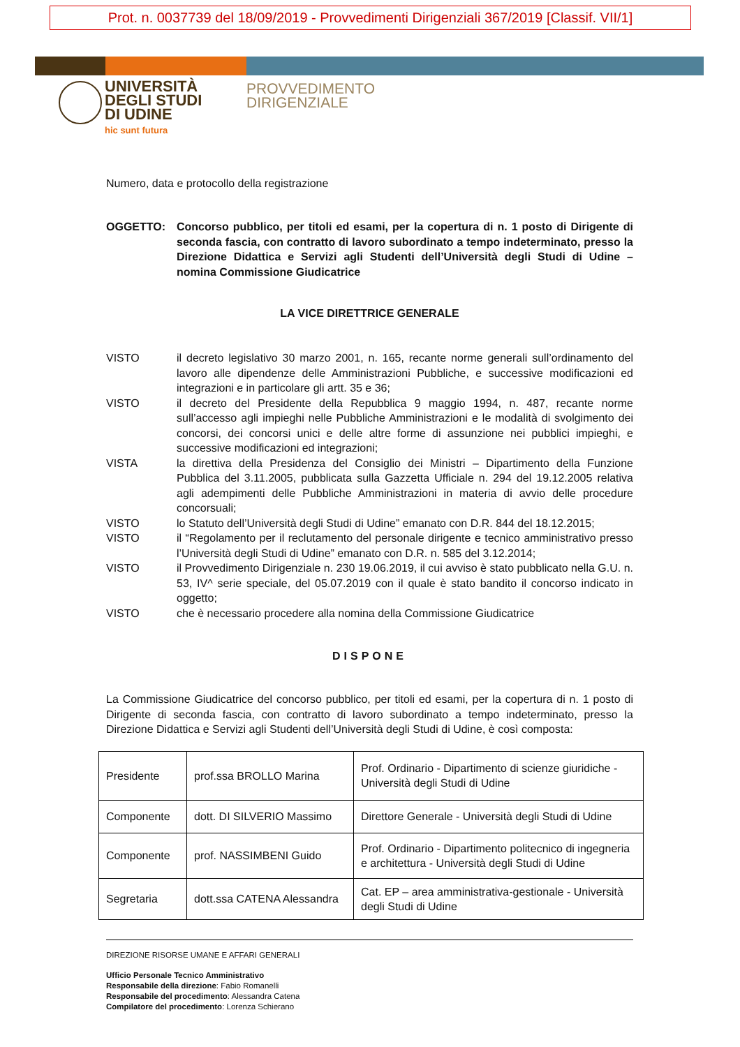Prot. n. 0037739 del 18/09/2019 - Provvedimenti Dirigenziali 367/2019 [Classif. VII/1]
UNIVERSITÀ
DEGLI STUDI
DI UDINE
hic sunt futura
PROVVEDIMENTO
DIRIGENZIALE
Numero, data e protocollo della registrazione
OGGETTO: Concorso pubblico, per titoli ed esami, per la copertura di n. 1 posto di Dirigente di seconda fascia, con contratto di lavoro subordinato a tempo indeterminato, presso la Direzione Didattica e Servizi agli Studenti dell’Università degli Studi di Udine – nomina Commissione Giudicatrice
LA VICE DIRETTRICE GENERALE
VISTO il decreto legislativo 30 marzo 2001, n. 165, recante norme generali sull’ordinamento del lavoro alle dipendenze delle Amministrazioni Pubbliche, e successive modificazioni ed integrazioni e in particolare gli artt. 35 e 36;
VISTO il decreto del Presidente della Repubblica 9 maggio 1994, n. 487, recante norme sull’accesso agli impieghi nelle Pubbliche Amministrazioni e le modalità di svolgimento dei concorsi, dei concorsi unici e delle altre forme di assunzione nei pubblici impieghi, e successive modificazioni ed integrazioni;
VISTA la direttiva della Presidenza del Consiglio dei Ministri – Dipartimento della Funzione Pubblica del 3.11.2005, pubblicata sulla Gazzetta Ufficiale n. 294 del 19.12.2005 relativa agli adempimenti delle Pubbliche Amministrazioni in materia di avvio delle procedure concorsuali;
VISTO lo Statuto dell’Università degli Studi di Udine” emanato con D.R. 844 del 18.12.2015;
VISTO il “Regolamento per il reclutamento del personale dirigente e tecnico amministrativo presso l’Università degli Studi di Udine” emanato con D.R. n. 585 del 3.12.2014;
VISTO il Provvedimento Dirigenziale n. 230 19.06.2019, il cui avviso è stato pubblicato nella G.U. n. 53, IV^ serie speciale, del 05.07.2019 con il quale è stato bandito il concorso indicato in oggetto;
VISTO che è necessario procedere alla nomina della Commissione Giudicatrice
DISPONE
La Commissione Giudicatrice del concorso pubblico, per titoli ed esami, per la copertura di n. 1 posto di Dirigente di seconda fascia, con contratto di lavoro subordinato a tempo indeterminato, presso la Direzione Didattica e Servizi agli Studenti dell’Università degli Studi di Udine, è così composta:
| Presidente | prof.ssa BROLLO Marina | Prof. Ordinario - Dipartimento di scienze giuridiche - Università degli Studi di Udine |
| Componente | dott. DI SILVERIO Massimo | Direttore Generale - Università degli Studi di Udine |
| Componente | prof. NASSIMBENI Guido | Prof. Ordinario - Dipartimento politecnico di ingegneria e architettura - Università degli Studi di Udine |
| Segretaria | dott.ssa CATENA Alessandra | Cat. EP – area amministrativa-gestionale - Università degli Studi di Udine |
DIREZIONE RISORSE UMANE E AFFARI GENERALI
Ufficio Personale Tecnico Amministrativo
Responsabile della direzione: Fabio Romanelli
Responsabile del procedimento: Alessandra Catena
Compilatore del procedimento: Lorenza Schierano